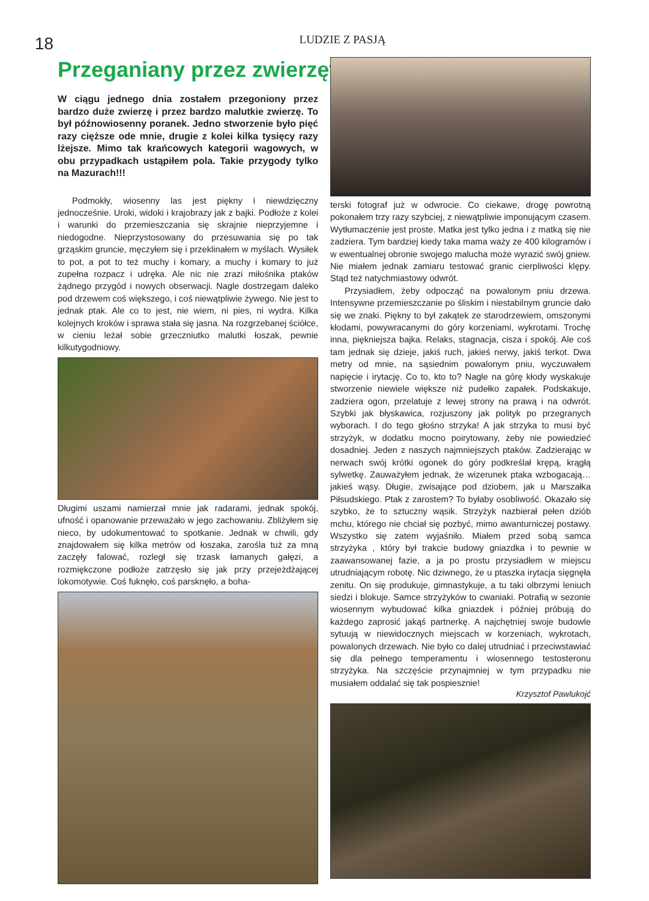18
LUDZIE Z PASJĄ
Przeganiany przez zwierzęta
W ciągu jednego dnia zostałem przegoniony przez bardzo duże zwierzę i przez bardzo malutkie zwierzę. To był późnowiosenny poranek. Jedno stworzenie było pięć razy cięższe ode mnie, drugie z kolei kilka tysięcy razy lżejsze. Mimo tak krańcowych kategorii wagowych, w obu przypadkach ustąpiłem pola. Takie przygody tylko na Mazurach!!!
Podmokły, wiosenny las jest piękny i niewdzięczny jednocześnie. Uroki, widoki i krajobrazy jak z bajki. Podłoże z kolei i warunki do przemieszczania się skrajnie nieprzyjemne i niedogodne. Nieprzystosowany do przesuwania się po tak grząskim gruncie, męczyłem się i przeklinałem w myślach. Wysiłek to pot, a pot to też muchy i komary, a muchy i komary to już zupełna rozpacz i udręka. Ale nic nie zrazi miłośnika ptaków żądnego przygód i nowych obserwacji. Nagle dostrzegam daleko pod drzewem coś większego, i coś niewątpliwie żywego. Nie jest to jednak ptak. Ale co to jest, nie wiem, ni pies, ni wydra. Kilka kolejnych kroków i sprawa stała się jasna. Na rozgrzebanej ściółce, w cieniu leżał sobie grzeczniutko malutki łoszak, pewnie kilkutygodniowy.
Długimi uszami namierzał mnie jak radarami, jednak spokój, ufność i opanowanie przeważało w jego zachowaniu. Zbliżyłem się nieco, by udokumentować to spotkanie. Jednak w chwili, gdy znajdowałem się kilka metrów od łoszaka, zarośla tuż za mną zaczęły falować, rozległ się trzask łamanych gałęzi, a rozmiękczone podłoże zatrzęsło się jak przy przejeżdżającej lokomotywie. Coś fuknęło, coś parsknęło, a boha-
terski fotograf już w odwrocie. Co ciekawe, drogę powrotną pokonałem trzy razy szybciej, z niewątpliwie imponującym czasem. Wytłumaczenie jest proste. Matka jest tylko jedna i z matką się nie zadziera. Tym bardziej kiedy taka mama waży ze 400 kilogramów i w ewentualnej obronie swojego malucha może wyrazić swój gniew. Nie miałem jednak zamiaru testować granic cierpliwości klępy. Stąd też natychmiastowy odwrót.
Przysiadłem, żeby odpocząć na powalonym pniu drzewa. Intensywne przemieszczanie po śliskim i niestabilnym gruncie dało się we znaki. Piękny to był zakątek ze starodrzewiem, omszonymi kłodami, powywracanymi do góry korzeniami, wykrotami. Trochę inna, piękniejsza bajka. Relaks, stagnacja, cisza i spokój. Ale coś tam jednak się dzieje, jakiś ruch, jakieś nerwy, jakiś terkot. Dwa metry od mnie, na sąsiednim powalonym pniu, wyczuwałem napięcie i irytację. Co to, kto to? Nagle na górę kłody wyskakuje stworzenie niewiele większe niż pudełko zapałek. Podskakuje, zadziera ogon, przelatuje z lewej strony na prawą i na odwrót. Szybki jak błyskawica, rozjuszony jak polityk po przegranych wyborach. I do tego głośno strzyka! A jak strzyka to musi być strzyżyk, w dodatku mocno poirytowany, żeby nie powiedzieć dosadniej. Jeden z naszych najmniejszych ptaków. Zadzierając w nerwach swój krótki ogonek do góry podkreślał krępą, krągłą sylwetkę. Zauważyłem jednak, że wizerunek ptaka wzbogacają… jakieś wąsy. Długie, zwisające pod dziobem, jak u Marszałka Piłsudskiego. Ptak z zarostem? To byłaby osobliwość. Okazało się szybko, że to sztuczny wąsik. Strzyżyk nazbierał pełen dziób mchu, którego nie chciał się pozbyć, mimo awanturniczej postawy. Wszystko się zatem wyjaśniło. Miałem przed sobą samca strzyżyka , który był trakcie budowy gniazdka i to pewnie w zaawansowanej fazie, a ja po prostu przysiadłem w miejscu utrudniającym robotę. Nic dziwnego, że u ptaszka irytacja sięgnęła zenitu. On się produkuje, gimnastykuje, a tu taki olbrzymi leniuch siedzi i blokuje. Samce strzyżyków to cwaniaki. Potrafią w sezonie wiosennym wybudować kilka gniazdek i później próbują do każdego zaprosić jakąś partnerkę. A najchętniej swoje budowle sytuują w niewidocznych miejscach w korzeniach, wykrotach, powalonych drzewach. Nie było co dalej utrudniać i przeciwstawiać się dla pełnego temperamentu i wiosennego testosteronu strzyżyka. Na szczęście przynajmniej w tym przypadku nie musiałem oddalać się tak pospiesznie!
Krzysztof Pawlukojć